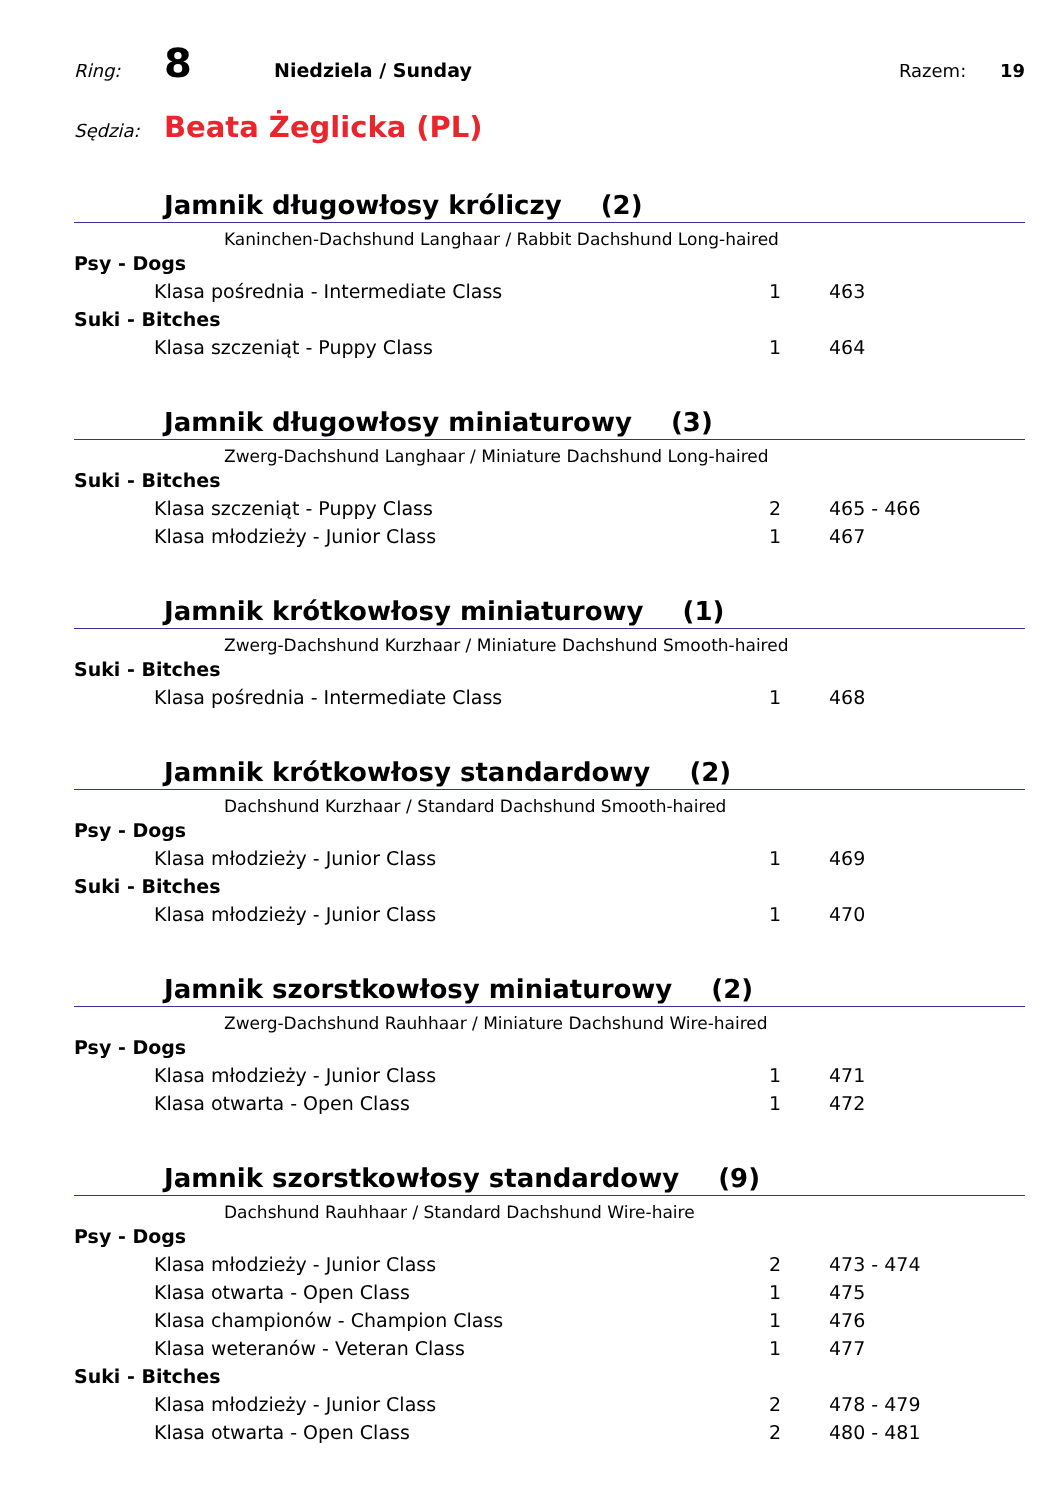Ring:
8
Niedziela / Sunday Razem: 19
Sędzia:
Beata Żeglicka (PL)
Jamnik długowłosy króliczy (2)
Kaninchen-Dachshund Langhaar / Rabbit Dachshund Long-haired
| Psy - Dogs | | |
| Klasa pośrednia - Intermediate Class | 1 | 463 |
| Suki - Bitches | | |
| Klasa szczeniąt - Puppy Class | 1 | 464 |
Jamnik długowłosy miniaturowy (3)
Zwerg-Dachshund Langhaar / Miniature Dachshund Long-haired
| Suki - Bitches | | |
| Klasa szczeniąt - Puppy Class | 2 | 465 - 466 |
| Klasa młodzieży - Junior Class | 1 | 467 |
Jamnik krótkowłosy miniaturowy (1)
Zwerg-Dachshund Kurzhaar / Miniature Dachshund Smooth-haired
| Suki - Bitches | | |
| Klasa pośrednia - Intermediate Class | 1 | 468 |
Jamnik krótkowłosy standardowy (2)
Dachshund Kurzhaar / Standard Dachshund Smooth-haired
| Psy - Dogs | | |
| Klasa młodzieży - Junior Class | 1 | 469 |
| Suki - Bitches | | |
| Klasa młodzieży - Junior Class | 1 | 470 |
Jamnik szorstkowłosy miniaturowy (2)
Zwerg-Dachshund Rauhhaar / Miniature Dachshund Wire-haired
| Psy - Dogs | | |
| Klasa młodzieży - Junior Class | 1 | 471 |
| Klasa otwarta - Open Class | 1 | 472 |
Jamnik szorstkowłosy standardowy (9)
Dachshund Rauhhaar / Standard Dachshund Wire-haire
| Psy - Dogs | | |
| Klasa młodzieży - Junior Class | 2 | 473 - 474 |
| Klasa otwarta - Open Class | 1 | 475 |
| Klasa championów - Champion Class | 1 | 476 |
| Klasa weteranów - Veteran Class | 1 | 477 |
| Suki - Bitches | | |
| Klasa młodzieży - Junior Class | 2 | 478 - 479 |
| Klasa otwarta - Open Class | 2 | 480 - 481 |